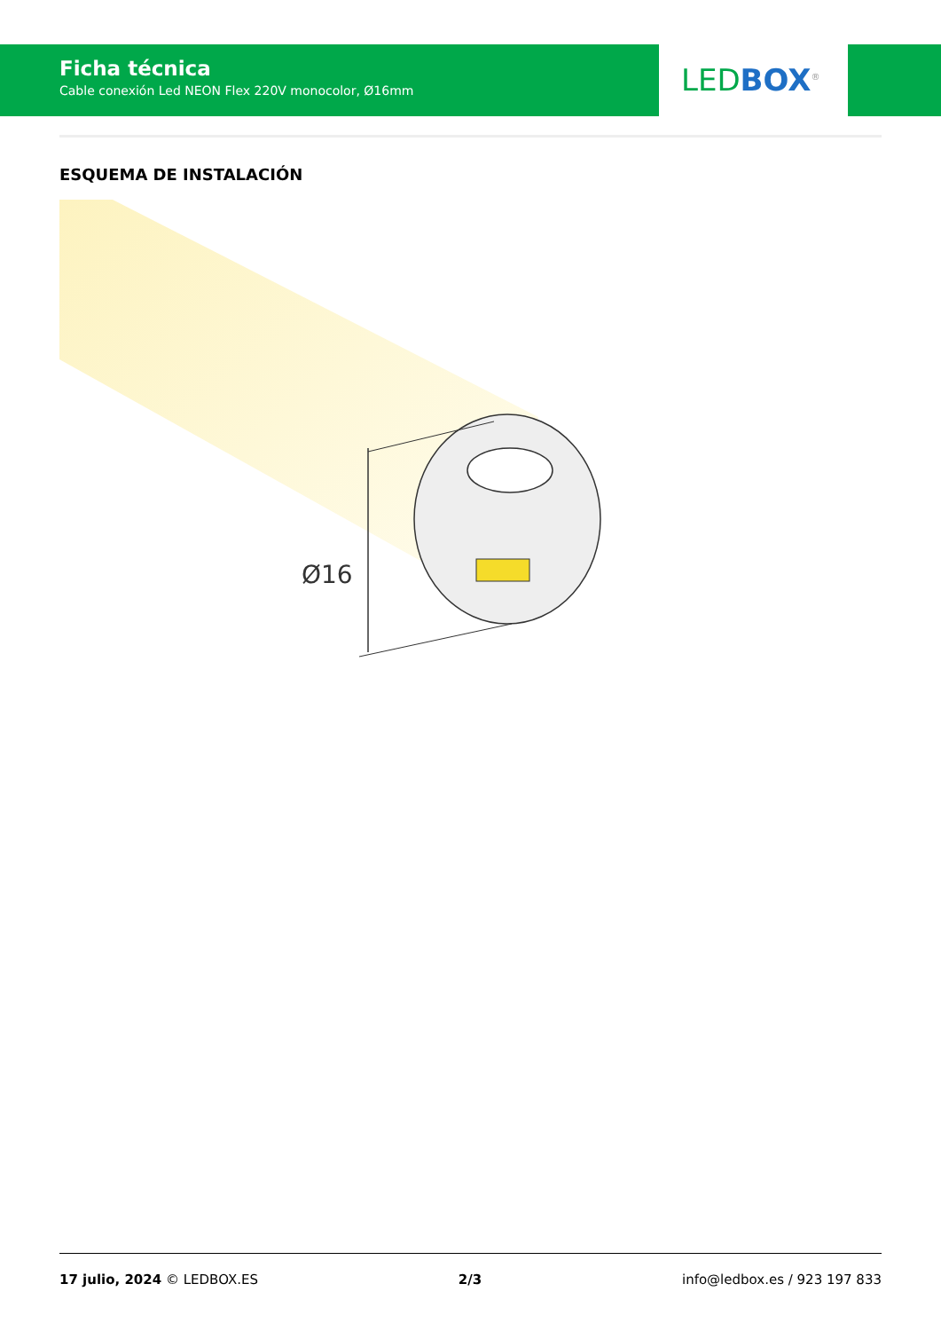Ficha técnica
Cable conexión Led NEON Flex 220V monocolor, Ø16mm
LED BOX<sup>®</sup>
ESQUEMA DE INSTALACIÓN
Ø16
17 julio, 2024 © LEDBOX.ES 2/3 info@ledbox.es / 923 197 833